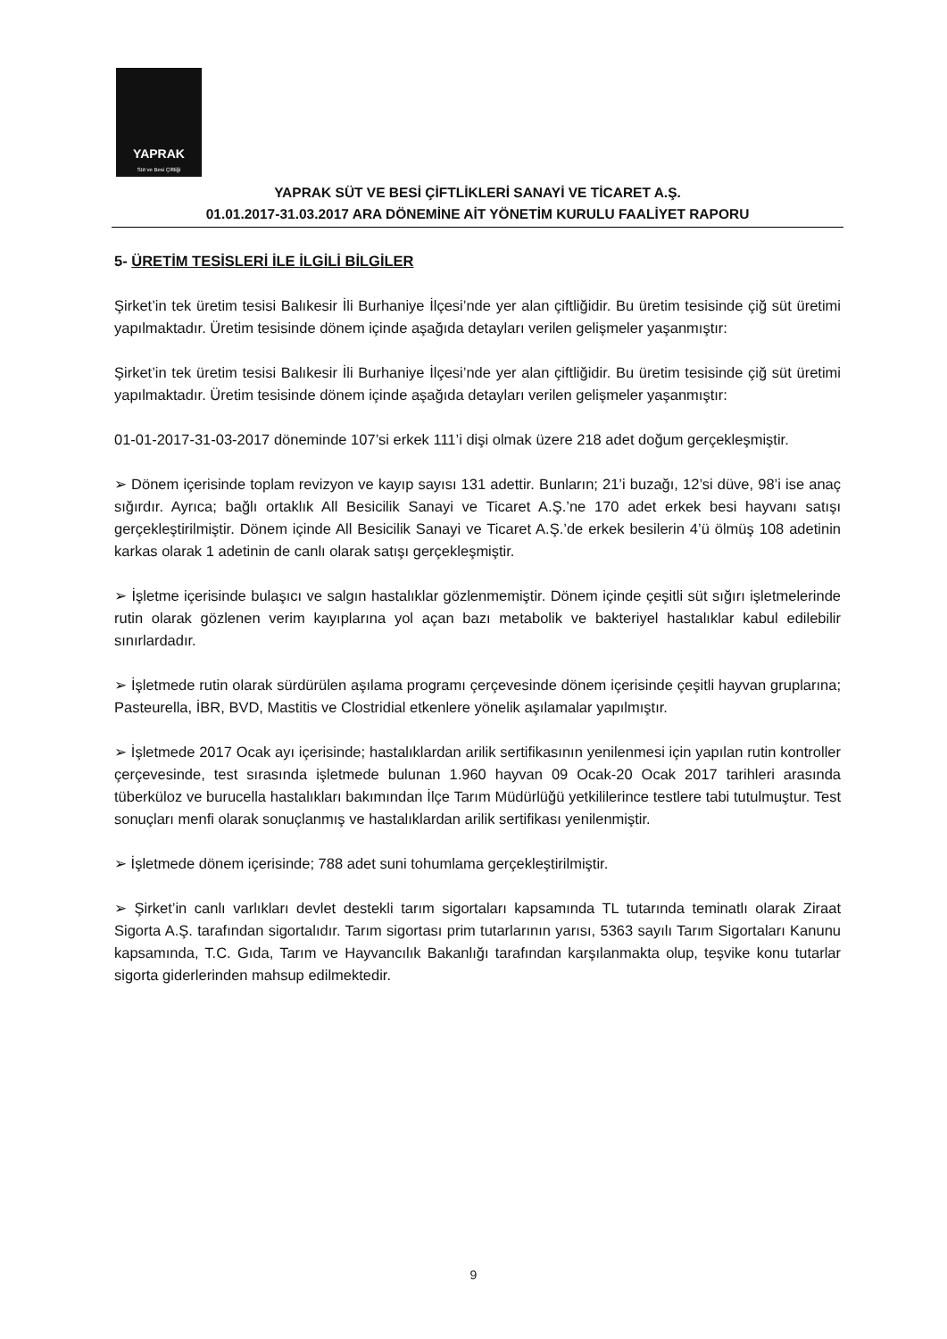YAPRAK
Süt ve Besi Çiftliği
YAPRAK SÜT VE BESİ ÇİFTLİKLERİ SANAYİ VE TİCARET A.Ş.
01.01.2017-31.03.2017 ARA DÖNEMİNE AİT YÖNETİM KURULU FAALİYET RAPORU
5- ÜRETİM TESİSLERİ İLE İLGİLİ BİLGİLER
Şirket’in tek üretim tesisi Balıkesir İli Burhaniye İlçesi’nde yer alan çiftliğidir. Bu üretim tesisinde çiğ süt üretimi yapılmaktadır. Üretim tesisinde dönem içinde aşağıda detayları verilen gelişmeler yaşanmıştır:
Şirket’in tek üretim tesisi Balıkesir İli Burhaniye İlçesi’nde yer alan çiftliğidir. Bu üretim tesisinde çiğ süt üretimi yapılmaktadır. Üretim tesisinde dönem içinde aşağıda detayları verilen gelişmeler yaşanmıştır:
01-01-2017-31-03-2017 döneminde 107’si erkek 111’i dişi olmak üzere 218 adet doğum gerçekleşmiştir.
➢ Dönem içerisinde toplam revizyon ve kayıp sayısı 131 adettir. Bunların; 21’i buzağı, 12’si düve, 98’i ise anaç sığırdır. Ayrıca; bağlı ortaklık All Besicilik Sanayi ve Ticaret A.Ş.’ne 170 adet erkek besi hayvanı satışı gerçekleştirilmiştir. Dönem içinde All Besicilik Sanayi ve Ticaret A.Ş.’de erkek besilerin 4’ü ölmüş 108 adetinin karkas olarak 1 adetinin de canlı olarak satışı gerçekleşmiştir.
➢ İşletme içerisinde bulaşıcı ve salgın hastalıklar gözlenmemiştir. Dönem içinde çeşitli süt sığırı işletmelerinde rutin olarak gözlenen verim kayıplarına yol açan bazı metabolik ve bakteriyel hastalıklar kabul edilebilir sınırlardadır.
➢ İşletmede rutin olarak sürdürülen aşılama programı çerçevesinde dönem içerisinde çeşitli hayvan gruplarına; Pasteurella, İBR, BVD, Mastitis ve Clostridial etkenlere yönelik aşılamalar yapılmıştır.
➢ İşletmede 2017 Ocak ayı içerisinde; hastalıklardan arilik sertifikasının yenilenmesi için yapılan rutin kontroller çerçevesinde, test sırasında işletmede bulunan 1.960 hayvan 09 Ocak-20 Ocak 2017 tarihleri arasında tüberküloz ve burucella hastalıkları bakımından İlçe Tarım Müdürlüğü yetkililerince testlere tabi tutulmuştur. Test sonuçları menfi olarak sonuçlanmış ve hastalıklardan arilik sertifikası yenilenmiştir.
➢ İşletmede dönem içerisinde; 788 adet suni tohumlama gerçekleştirilmiştir.
➢ Şirket’in canlı varlıkları devlet destekli tarım sigortaları kapsamında TL tutarında teminatlı olarak Ziraat Sigorta A.Ş. tarafından sigortalıdır. Tarım sigortası prim tutarlarının yarısı, 5363 sayılı Tarım Sigortaları Kanunu kapsamında, T.C. Gıda, Tarım ve Hayvancılık Bakanlığı tarafından karşılanmakta olup, teşvike konu tutarlar sigorta giderlerinden mahsup edilmektedir.
9